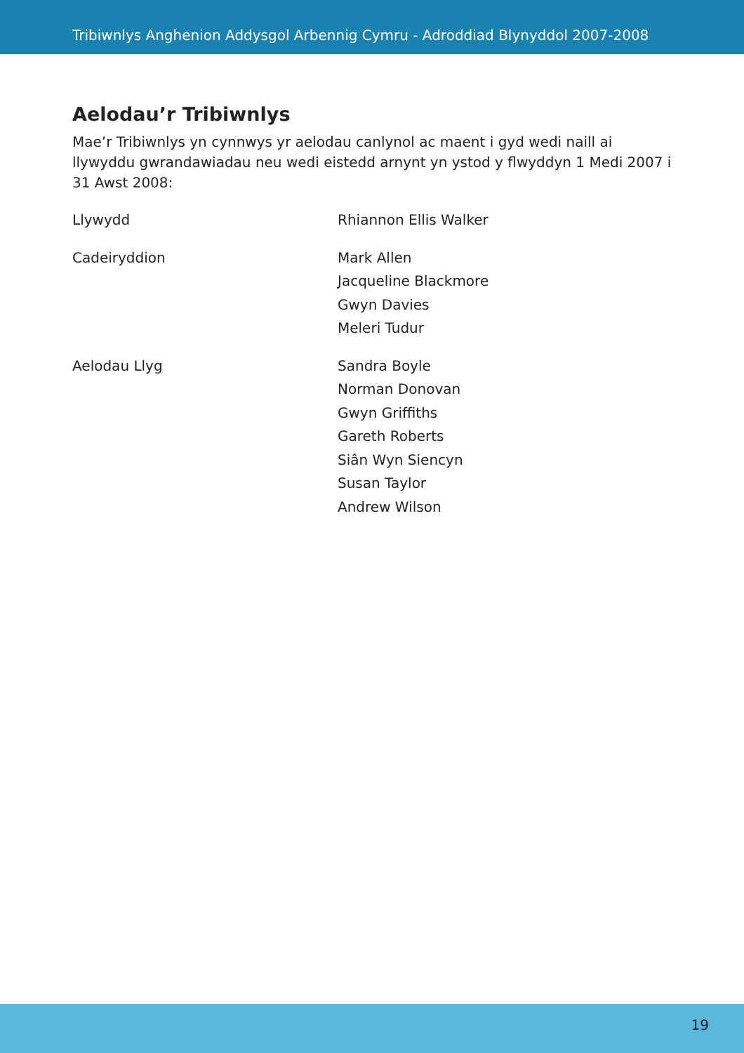Tribiwnlys Anghenion Addysgol Arbennig Cymru - Adroddiad Blynyddol 2007-2008
Aelodau’r Tribiwnlys
Mae’r Tribiwnlys yn cynnwys yr aelodau canlynol ac maent i gyd wedi naill ai llywyddu gwrandawiadau neu wedi eistedd arnynt yn ystod y flwyddyn 1 Medi 2007 i 31 Awst 2008:
| Llywydd | Rhiannon Ellis Walker |
| Cadeiryddion | Mark Allen Jacqueline Blackmore Gwyn Davies Meleri Tudur |
| Aelodau Llyg | Sandra Boyle Norman Donovan Gwyn Griffiths Gareth Roberts Siân Wyn Siencyn Susan Taylor Andrew Wilson |
19